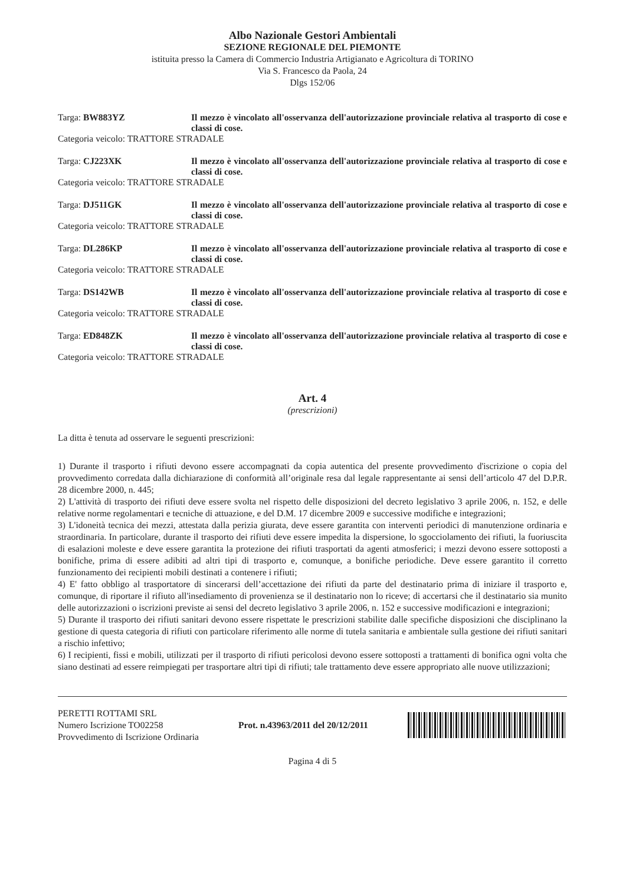Albo Nazionale Gestori Ambientali
SEZIONE REGIONALE DEL PIEMONTE
istituita presso la Camera di Commercio Industria Artigianato e Agricoltura di TORINO
Via S. Francesco da Paola, 24
Dlgs 152/06
Targa: BW883YZ Il mezzo è vincolato all'osservanza dell'autorizzazione provinciale relativa al trasporto di cose e classi di cose.
Categoria veicolo: TRATTORE STRADALE
Targa: CJ223XK Il mezzo è vincolato all'osservanza dell'autorizzazione provinciale relativa al trasporto di cose e classi di cose.
Categoria veicolo: TRATTORE STRADALE
Targa: DJ511GK Il mezzo è vincolato all'osservanza dell'autorizzazione provinciale relativa al trasporto di cose e classi di cose.
Categoria veicolo: TRATTORE STRADALE
Targa: DL286KP Il mezzo è vincolato all'osservanza dell'autorizzazione provinciale relativa al trasporto di cose e classi di cose.
Categoria veicolo: TRATTORE STRADALE
Targa: DS142WB Il mezzo è vincolato all'osservanza dell'autorizzazione provinciale relativa al trasporto di cose e classi di cose.
Categoria veicolo: TRATTORE STRADALE
Targa: ED848ZK Il mezzo è vincolato all'osservanza dell'autorizzazione provinciale relativa al trasporto di cose e classi di cose.
Categoria veicolo: TRATTORE STRADALE
Art. 4
(prescrizioni)
La ditta è tenuta ad osservare le seguenti prescrizioni:
1) Durante il trasporto i rifiuti devono essere accompagnati da copia autentica del presente provvedimento d'iscrizione o copia del provvedimento corredata dalla dichiarazione di conformità all’originale resa dal legale rappresentante ai sensi dell’articolo 47 del D.P.R. 28 dicembre 2000, n. 445;
2) L'attività di trasporto dei rifiuti deve essere svolta nel rispetto delle disposizioni del decreto legislativo 3 aprile 2006, n. 152, e delle relative norme regolamentari e tecniche di attuazione, e del D.M. 17 dicembre 2009 e successive modifiche e integrazioni;
3) L'idoneità tecnica dei mezzi, attestata dalla perizia giurata, deve essere garantita con interventi periodici di manutenzione ordinaria e straordinaria. In particolare, durante il trasporto dei rifiuti deve essere impedita la dispersione, lo sgocciolamento dei rifiuti, la fuoriuscita di esalazioni moleste e deve essere garantita la protezione dei rifiuti trasportati da agenti atmosferici; i mezzi devono essere sottoposti a bonifiche, prima di essere adibiti ad altri tipi di trasporto e, comunque, a bonifiche periodiche. Deve essere garantito il corretto funzionamento dei recipienti mobili destinati a contenere i rifiuti;
4) E' fatto obbligo al trasportatore di sincerarsi dell’accettazione dei rifiuti da parte del destinatario prima di iniziare il trasporto e, comunque, di riportare il rifiuto all'insediamento di provenienza se il destinatario non lo riceve; di accertarsi che il destinatario sia munito delle autorizzazioni o iscrizioni previste ai sensi del decreto legislativo 3 aprile 2006, n. 152 e successive modificazioni e integrazioni;
5) Durante il trasporto dei rifiuti sanitari devono essere rispettate le prescrizioni stabilite dalle specifiche disposizioni che disciplinano la gestione di questa categoria di rifiuti con particolare riferimento alle norme di tutela sanitaria e ambientale sulla gestione dei rifiuti sanitari a rischio infettivo;
6) I recipienti, fissi e mobili, utilizzati per il trasporto di rifiuti pericolosi devono essere sottoposti a trattamenti di bonifica ogni volta che siano destinati ad essere reimpiegati per trasportare altri tipi di rifiuti; tale trattamento deve essere appropriato alle nuove utilizzazioni;
PERETTI ROTTAMI SRL
Numero Iscrizione TO02258
Provvedimento di Iscrizione Ordinaria
Prot. n.43963/2011 del 20/12/2011
Pagina 4 di 5